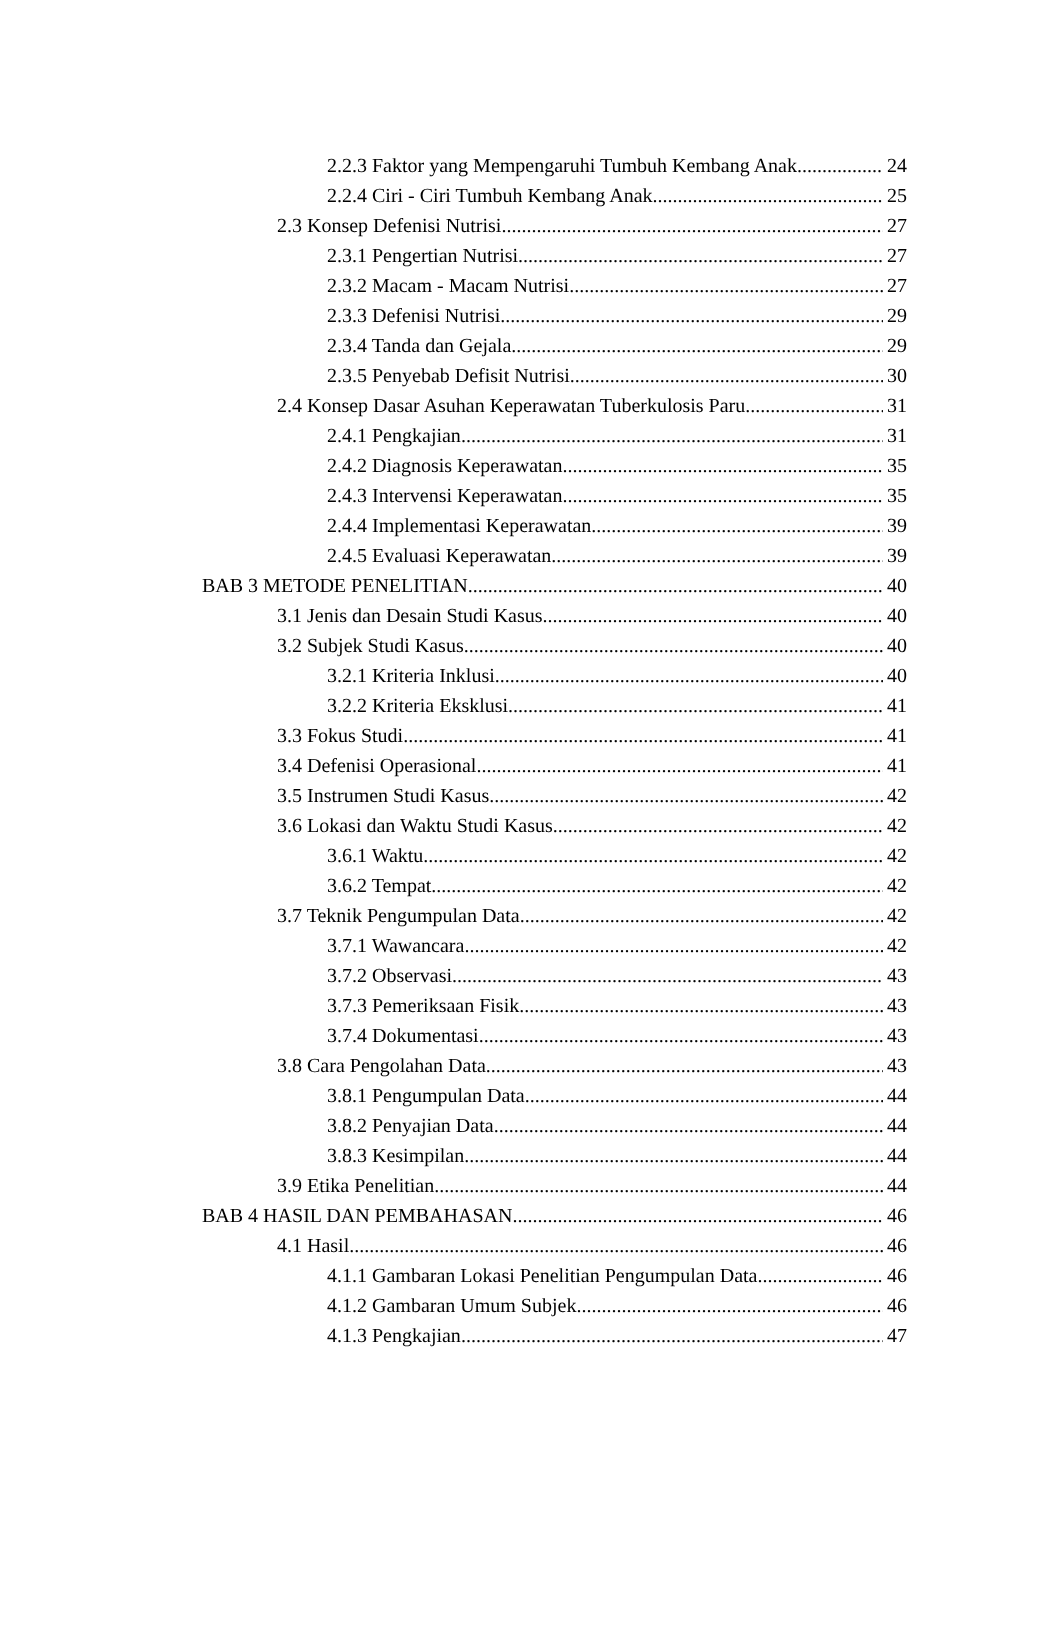2.2.3 Faktor yang Mempengaruhi Tumbuh Kembang Anak 24
2.2.4 Ciri - Ciri Tumbuh Kembang Anak 25
2.3 Konsep Defenisi Nutrisi 27
2.3.1 Pengertian Nutrisi 27
2.3.2 Macam - Macam Nutrisi 27
2.3.3 Defenisi Nutrisi 29
2.3.4 Tanda dan Gejala 29
2.3.5 Penyebab Defisit Nutrisi 30
2.4 Konsep Dasar Asuhan Keperawatan Tuberkulosis Paru 31
2.4.1 Pengkajian 31
2.4.2 Diagnosis Keperawatan 35
2.4.3 Intervensi Keperawatan 35
2.4.4 Implementasi Keperawatan 39
2.4.5 Evaluasi Keperawatan 39
BAB 3 METODE PENELITIAN 40
3.1 Jenis dan Desain Studi Kasus 40
3.2 Subjek Studi Kasus 40
3.2.1 Kriteria Inklusi 40
3.2.2 Kriteria Eksklusi 41
3.3 Fokus Studi 41
3.4 Defenisi Operasional 41
3.5 Instrumen Studi Kasus 42
3.6 Lokasi dan Waktu Studi Kasus 42
3.6.1 Waktu 42
3.6.2 Tempat 42
3.7 Teknik Pengumpulan Data 42
3.7.1 Wawancara 42
3.7.2 Observasi 43
3.7.3 Pemeriksaan Fisik 43
3.7.4 Dokumentasi 43
3.8 Cara Pengolahan Data 43
3.8.1 Pengumpulan Data 44
3.8.2 Penyajian Data 44
3.8.3 Kesimpilan 44
3.9 Etika Penelitian 44
BAB 4 HASIL DAN PEMBAHASAN 46
4.1 Hasil 46
4.1.1 Gambaran Lokasi Penelitian Pengumpulan Data 46
4.1.2 Gambaran Umum Subjek 46
4.1.3 Pengkajian 47